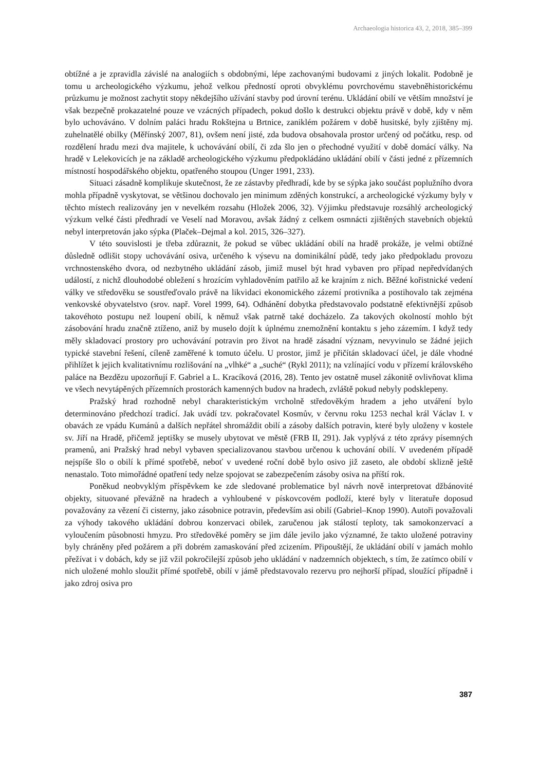Archaeologia historica 43, 2, 2018, 385–399
obtížné a je zpravidla závislé na analogiích s obdobnými, lépe zachovanými budovami z jiných lokalit. Podobně je tomu u archeologického výzkumu, jehož velkou předností oproti obvyklému povrchovému stavebněhistorickému průzkumu je možnost zachytit stopy někdejšího užívání stavby pod úrovní terénu. Ukládání obilí ve větším množství je však bezpečně prokazatelné pouze ve vzácných případech, pokud došlo k destrukci objektu právě v době, kdy v něm bylo uchováváno. V dolním paláci hradu Rokštejna u Brtnice, zaniklém požárem v době husitské, byly zjištěny mj. zuhelnatělé obilky (Měřínský 2007, 81), ovšem není jisté, zda budova obsahovala prostor určený od počátku, resp. od rozdělení hradu mezi dva majitele, k uchovávání obilí, či zda šlo jen o přechodné využití v době domácí války. Na hradě v Lelekovicích je na základě archeologického výzkumu předpokládáno ukládání obilí v části jedné z přízemních místností hospodářského objektu, opatřeného stoupou (Unger 1991, 233).
Situaci zásadně komplikuje skutečnost, že ze zástavby předhradí, kde by se sýpka jako součást poplužního dvora mohla případně vyskytovat, se většinou dochovalo jen minimum zděných konstrukcí, a archeologické výzkumy byly v těchto místech realizovány jen v nevelkém rozsahu (Hložek 2006, 32). Výjimku představuje rozsáhlý archeologický výzkum velké části předhradí ve Veselí nad Moravou, avšak žádný z celkem osmnácti zjištěných stavebních objektů nebyl interpretován jako sýpka (Plaček–Dejmal a kol. 2015, 326–327).
V této souvislosti je třeba zdůraznit, že pokud se vůbec ukládání obilí na hradě prokáže, je velmi obtížné důsledně odlišit stopy uchovávání osiva, určeného k výsevu na dominikální půdě, tedy jako předpokladu provozu vrchnostenského dvora, od nezbytného ukládání zásob, jimiž musel být hrad vybaven pro případ nepředvídaných událostí, z nichž dlouhodobé obležení s hrozícím vyhladověním patřilo až ke krajním z nich. Běžné kořistnické vedení války ve středověku se soustřeďovalo právě na likvidaci ekonomického zázemí protivníka a postihovalo tak zejména venkovské obyvatelstvo (srov. např. Vorel 1999, 64). Odhánění dobytka představovalo podstatně efektivnější způsob takovéhoto postupu než loupení obilí, k němuž však patrně také docházelo. Za takových okolností mohlo být zásobování hradu značně ztíženo, aniž by muselo dojít k úplnému znemožnění kontaktu s jeho zázemím. I když tedy měly skladovací prostory pro uchovávání potravin pro život na hradě zásadní význam, nevyvinulo se žádné jejich typické stavební řešení, cíleně zaměřené k tomuto účelu. U prostor, jimž je přičítán skladovací účel, je dále vhodné přihlížet k jejich kvalitativnímu rozlišování na „vlhké“ a „suché“ (Rykl 2011); na vzlínající vodu v přízemí královského paláce na Bezdězu upozorňují F. Gabriel a L. Kracíková (2016, 28). Tento jev ostatně musel zákonitě ovlivňovat klima ve všech nevytápěných přízemních prostorách kamenných budov na hradech, zvláště pokud nebyly podsklepeny.
Pražský hrad rozhodně nebyl charakteristickým vrcholně středověkým hradem a jeho utváření bylo determinováno předchozí tradicí. Jak uvádí tzv. pokračovatel Kosmův, v červnu roku 1253 nechal král Václav I. v obavách ze vpádu Kumánů a dalších nepřátel shromáždit obilí a zásoby dalších potravin, které byly uloženy v kostele sv. Jiří na Hradě, přičemž jeptišky se musely ubytovat ve městě (FRB II, 291). Jak vyplývá z této zprávy písemných pramenů, ani Pražský hrad nebyl vybaven specializovanou stavbou určenou k uchování obilí. V uvedeném případě nejspíše šlo o obilí k přímé spotřebě, neboť v uvedené roční době bylo osivo již zaseto, ale období sklizně ještě nenastalo. Toto mimořádné opatření tedy nelze spojovat se zabezpečením zásoby osiva na příští rok.
Poněkud neobvyklým příspěvkem ke zde sledované problematice byl návrh nově interpretovat džbánovité objekty, situované převážně na hradech a vyhloubené v pískovcovém podloží, které byly v literatuře doposud považovány za vězení či cisterny, jako zásobnice potravin, především asi obilí (Gabriel–Knop 1990). Autoři považovali za výhody takového ukládání dobrou konzervaci obilek, zaručenou jak stálostí teploty, tak samokonzervací a vyloučením působnosti hmyzu. Pro středověké poměry se jim dále jevilo jako významné, že takto uložené potraviny byly chráněny před požárem a při dobrém zamaskování před zcizením. Připouštějí, že ukládání obilí v jamách mohlo přežívat i v dobách, kdy se již vžil pokročilejší způsob jeho ukládání v nadzemních objektech, s tím, že zatímco obilí v nich uložené mohlo sloužit přímé spotřebě, obilí v jámě představovalo rezervu pro nejhorší případ, sloužící případně i jako zdroj osiva pro
387